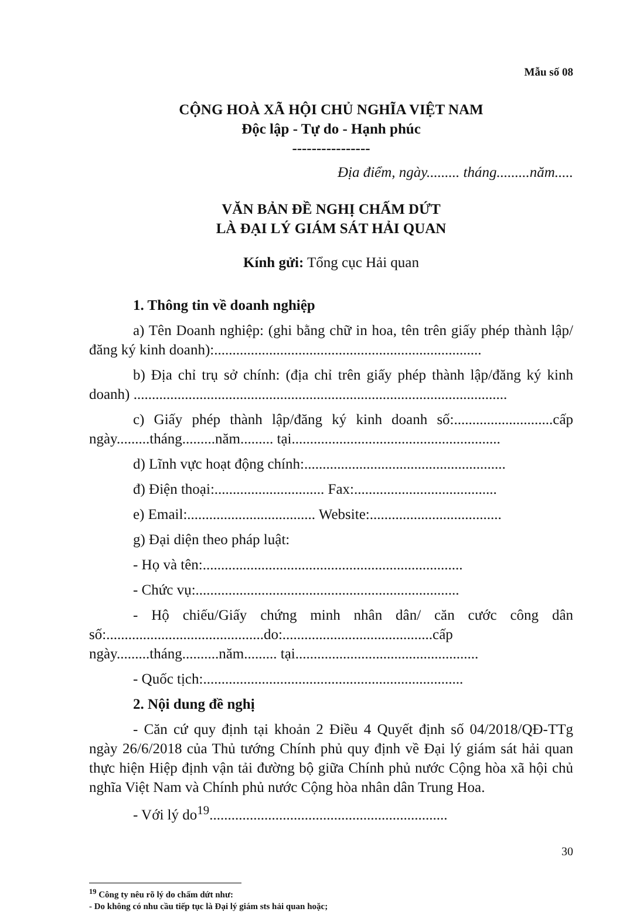Mẫu số 08
CỘNG HOÀ XÃ HỘI CHỦ NGHĨA VIỆT NAM
Độc lập - Tự do - Hạnh phúc
----------------
Địa điểm, ngày......... tháng.........năm.....
VĂN BẢN ĐỀ NGHỊ CHẤM DỨT
LÀ ĐẠI LÝ GIÁM SÁT HẢI QUAN
Kính gửi: Tổng cục Hải quan
1. Thông tin về doanh nghiệp
a) Tên Doanh nghiệp: (ghi bằng chữ in hoa, tên trên giấy phép thành lập/đăng ký kinh doanh):.........................................................................
b) Địa chỉ trụ sở chính: (địa chỉ trên giấy phép thành lập/đăng ký kinh doanh) ......................................................................................................
c) Giấy phép thành lập/đăng ký kinh doanh số:...........................cấp ngày.........tháng.........năm......... tại.........................................................
d) Lĩnh vực hoạt động chính:.......................................................
đ) Điện thoại:.............................. Fax:.......................................
e) Email:................................... Website:....................................
g) Đại diện theo pháp luật:
- Họ và tên:.......................................................................
- Chức vụ:........................................................................
- Hộ chiếu/Giấy chứng minh nhân dân/ căn cước công dân số:...........................................do:.........................................cấp ngày.........tháng..........năm......... tại..................................................
- Quốc tịch:.......................................................................
2. Nội dung đề nghị
- Căn cứ quy định tại khoản 2 Điều 4 Quyết định số 04/2018/QĐ-TTg ngày 26/6/2018 của Thủ tướng Chính phủ quy định về Đại lý giám sát hải quan thực hiện Hiệp định vận tải đường bộ giữa Chính phủ nước Cộng hòa xã hội chủ nghĩa Việt Nam và Chính phủ nước Cộng hòa nhân dân Trung Hoa.
- Với lý do<sup>19</sup>.................................................................
<sup>19</sup> Công ty nêu rõ lý do chấm dứt như:
- Do không có nhu cầu tiếp tục là Đại lý giám sts hải quan hoặc;
30